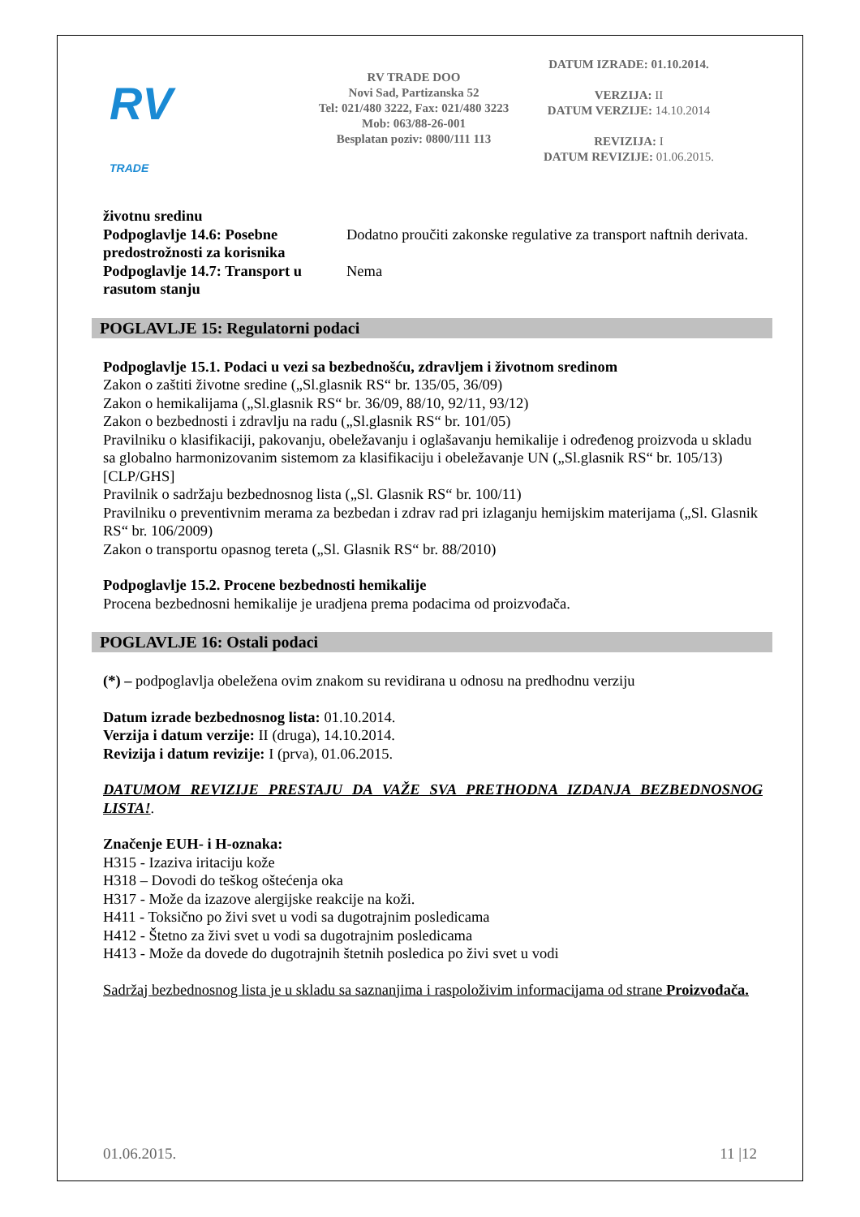RV
TRADE
RV TRADE DOO
Novi Sad, Partizanska 52
Tel: 021/480 3222, Fax: 021/480 3223
Mob: 063/88-26-001
Besplatan poziv: 0800/111 113
DATUM IZRADE: 01.10.2014.
VERZIJA: II
DATUM VERZIJE: 14.10.2014
REVIZIJA: I
DATUM REVIZIJE: 01.06.2015.
| životnu sredinu | |
| Podpoglavlje 14.6: Posebne predostrožnosti za korisnika | Dodatno proučiti zakonske regulative za transport naftnih derivata. |
| Podpoglavlje 14.7: Transport u rasutom stanju | Nema |
POGLAVLJE 15: Regulatorni podaci
Podpoglavlje 15.1. Podaci u vezi sa bezbednošću, zdravljem i životnom sredinom
Zakon o zaštiti životne sredine („Sl.glasnik RS“ br. 135/05, 36/09)
Zakon o hemikalijama („Sl.glasnik RS“ br. 36/09, 88/10, 92/11, 93/12)
Zakon o bezbednosti i zdravlju na radu („Sl.glasnik RS“ br. 101/05)
Pravilniku o klasifikaciji, pakovanju, obeležavanju i oglašavanju hemikalije i određenog proizvoda u skladu sa globalno harmonizovanim sistemom za klasifikaciju i obeležavanje UN („Sl.glasnik RS“ br. 105/13) [CLP/GHS]
Pravilnik o sadržaju bezbednosnog lista („Sl. Glasnik RS“ br. 100/11)
Pravilniku o preventivnim merama za bezbedan i zdrav rad pri izlaganju hemijskim materijama („Sl. Glasnik RS“ br. 106/2009)
Zakon o transportu opasnog tereta („Sl. Glasnik RS“ br. 88/2010)
Podpoglavlje 15.2. Procene bezbednosti hemikalije
Procena bezbednosni hemikalije je uradjena prema podacima od proizvođača.
POGLAVLJE 16: Ostali podaci
(*) – podpoglavlja obeležena ovim znakom su revidirana u odnosu na predhodnu verziju
Datum izrade bezbednosnog lista: 01.10.2014.
Verzija i datum verzije: II (druga), 14.10.2014.
Revizija i datum revizije: I (prva), 01.06.2015.
DATUMOM REVIZIJE PRESTAJU DA VAŽE SVA PRETHODNA IZDANJA BEZBEDNOSNOG LISTA!.
Značenje EUH- i H-oznaka:
H315 - Izaziva iritaciju kože
H318 – Dovodi do teškog oštećenja oka
H317 - Može da izazove alergijske reakcije na koži.
H411 - Toksično po živi svet u vodi sa dugotrajnim posledicama
H412 - Štetno za živi svet u vodi sa dugotrajnim posledicama
H413 - Može da dovede do dugotrajnih štetnih posledica po živi svet u vodi
Sadržaj bezbednosnog lista je u skladu sa saznanjima i raspoloživim informacijama od strane Proizvođača.
01.06.2015. 11 |12